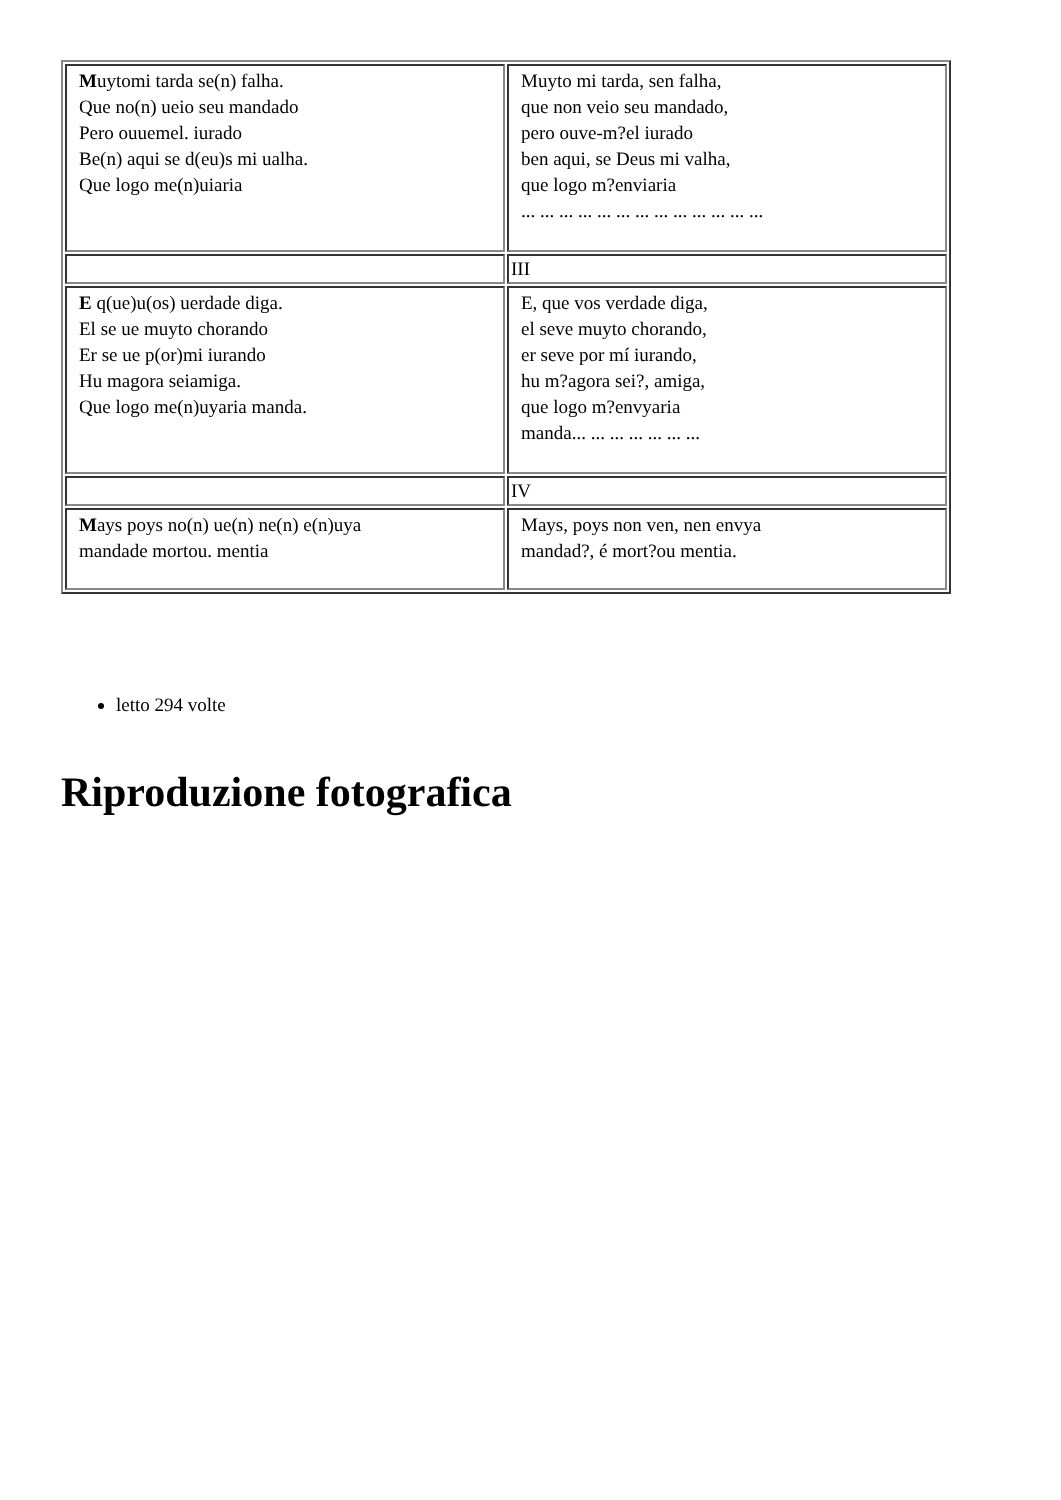| M uytomi tarda se(n) falha. Que no(n) ueio seu mandado Pero ouuemel. iurado Be(n) aqui se d(eu)s mi ualha. Que logo me(n)uiaria | Muyto mi tarda, sen falha, que non veio seu mandado, pero ouve-m?el iurado ben aqui, se Deus mi valha, que logo m?enviaria ... ... ... ... ... ... ... ... ... ... ... ... ... |
| | III |
| E q(ue)u(os) uerdade diga. El se ue muyto chorando Er se ue p(or)mi iurando Hu magora seiamiga. Que logo me(n)uyaria manda. | E, que vos verdade diga, el seve muyto chorando, er seve por mí iurando, hu m?agora sei?, amiga, que logo m?envyaria manda... ... ... ... ... ... ... |
| | IV |
| M ays poys no(n) ue(n) ne(n) e(n)uya mandade mortou. mentia | Mays, poys non ven, nen envya mandad?, é mort?ou mentia. |
letto 294 volte
Riproduzione fotografica